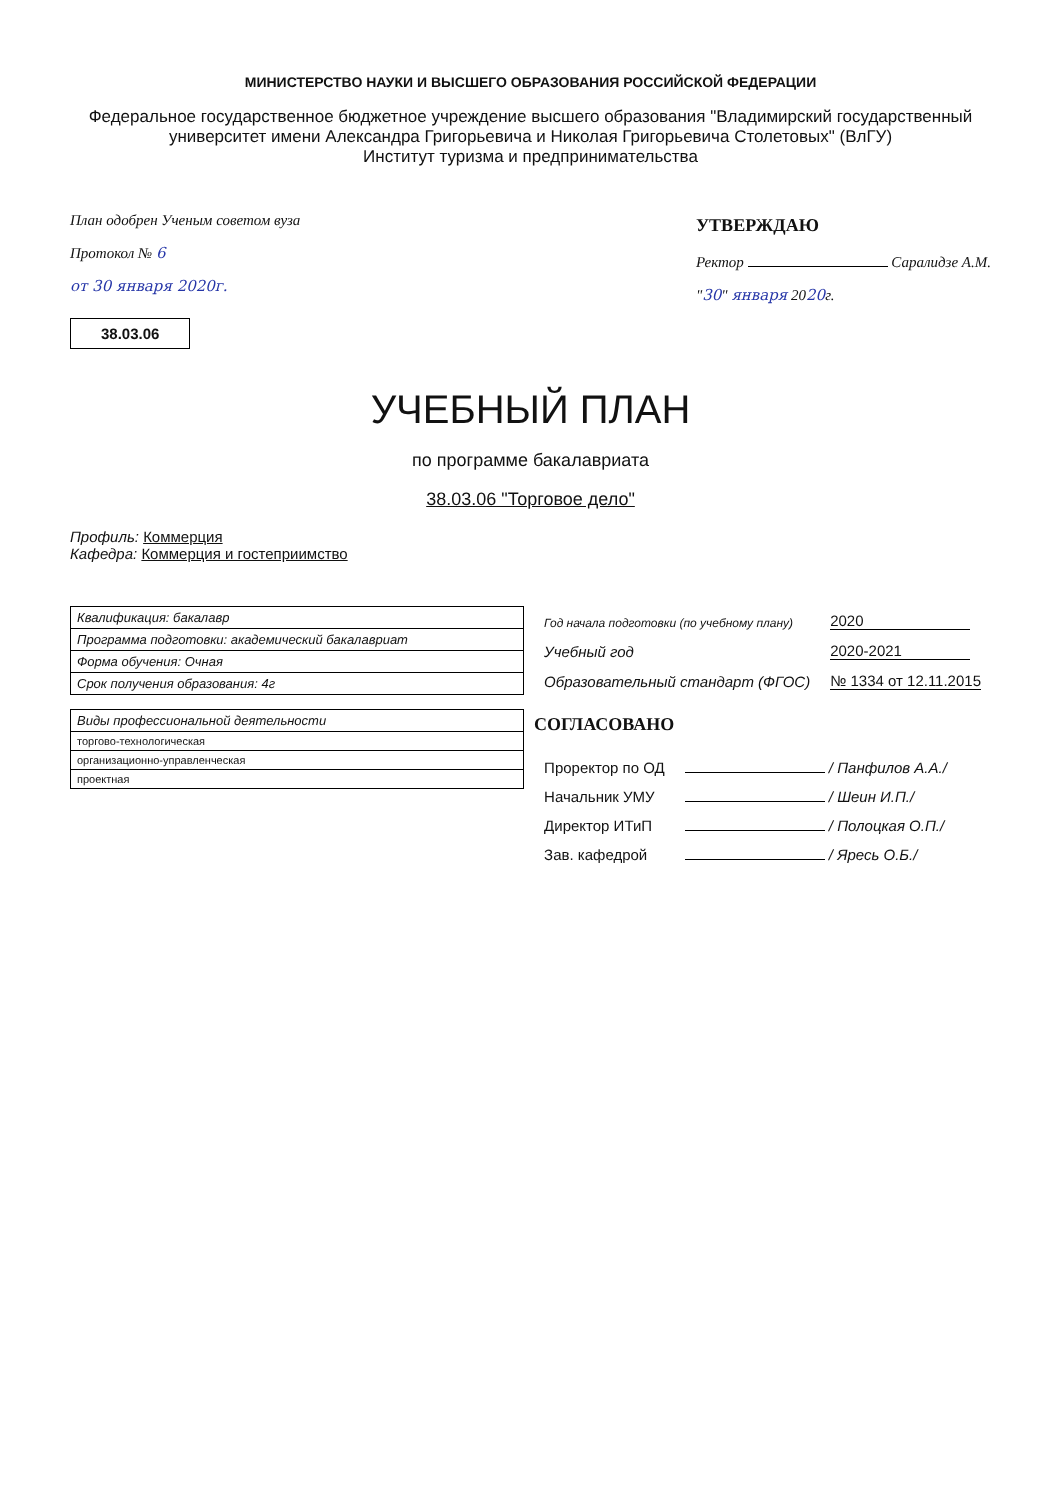МИНИСТЕРСТВО НАУКИ И ВЫСШЕГО ОБРАЗОВАНИЯ РОССИЙСКОЙ ФЕДЕРАЦИИ
Федеральное государственное бюджетное учреждение высшего образования "Владимирский государственный университет имени Александра Григорьевича и Николая Григорьевича Столетовых" (ВлГУ)
Институт туризма и предпринимательства
План одобрен Ученым советом вуза
Протокол № 6
от 30 января 2020г.
38.03.06
УТВЕРЖДАЮ
Ректор Саралидзе А.М.
"30" января 2020г.
УЧЕБНЫЙ ПЛАН
по программе бакалавриата
38.03.06 "Торговое дело"
Профиль: Коммерция
Кафедра: Коммерция и гостеприимство
| Квалификация: бакалавр |
| Программа подготовки: академический бакалавриат |
| Форма обучения: Очная |
| Срок получения образования: 4г |
| Виды профессиональной деятельности |
| торгово-технологическая |
| организационно-управленческая |
| проектная |
| Год начала подготовки (по учебному плану) | 2020 |
| Учебный год | 2020-2021 |
| Образовательный стандарт (ФГОС) | № 1334 от 12.11.2015 |
СОГЛАСОВАНО
| Проректор по ОД | / Панфилов А.А./ |
| Начальник УМУ | / Шеин И.П./ |
| Директор ИТиП | / Полоцкая О.П./ |
| Зав. кафедрой | / Яресь О.Б./ |